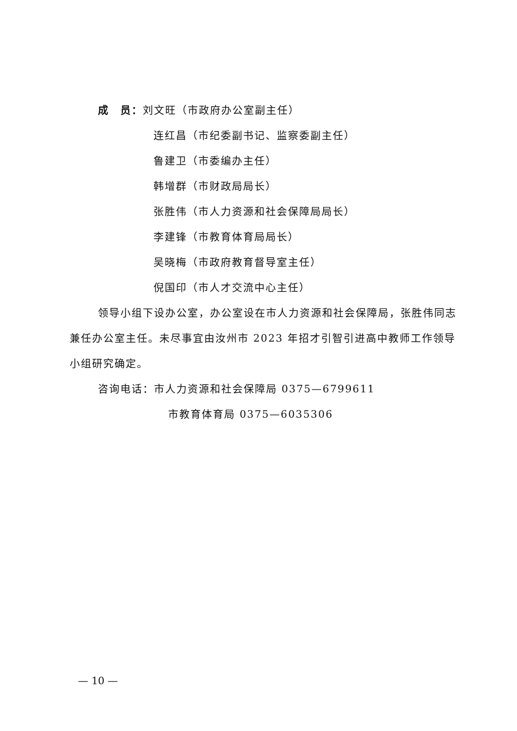成　员：刘文旺（市政府办公室副主任）
连红昌（市纪委副书记、监察委副主任）
鲁建卫（市委编办主任）
韩增群（市财政局局长）
张胜伟（市人力资源和社会保障局局长）
李建锋（市教育体育局局长）
吴晓梅（市政府教育督导室主任）
倪国印（市人才交流中心主任）
领导小组下设办公室，办公室设在市人力资源和社会保障局，张胜伟同志兼任办公室主任。未尽事宜由汝州市 2023 年招才引智引进高中教师工作领导小组研究确定。
咨询电话：市人力资源和社会保障局 0375—6799611
市教育体育局 0375—6035306
— 10 —